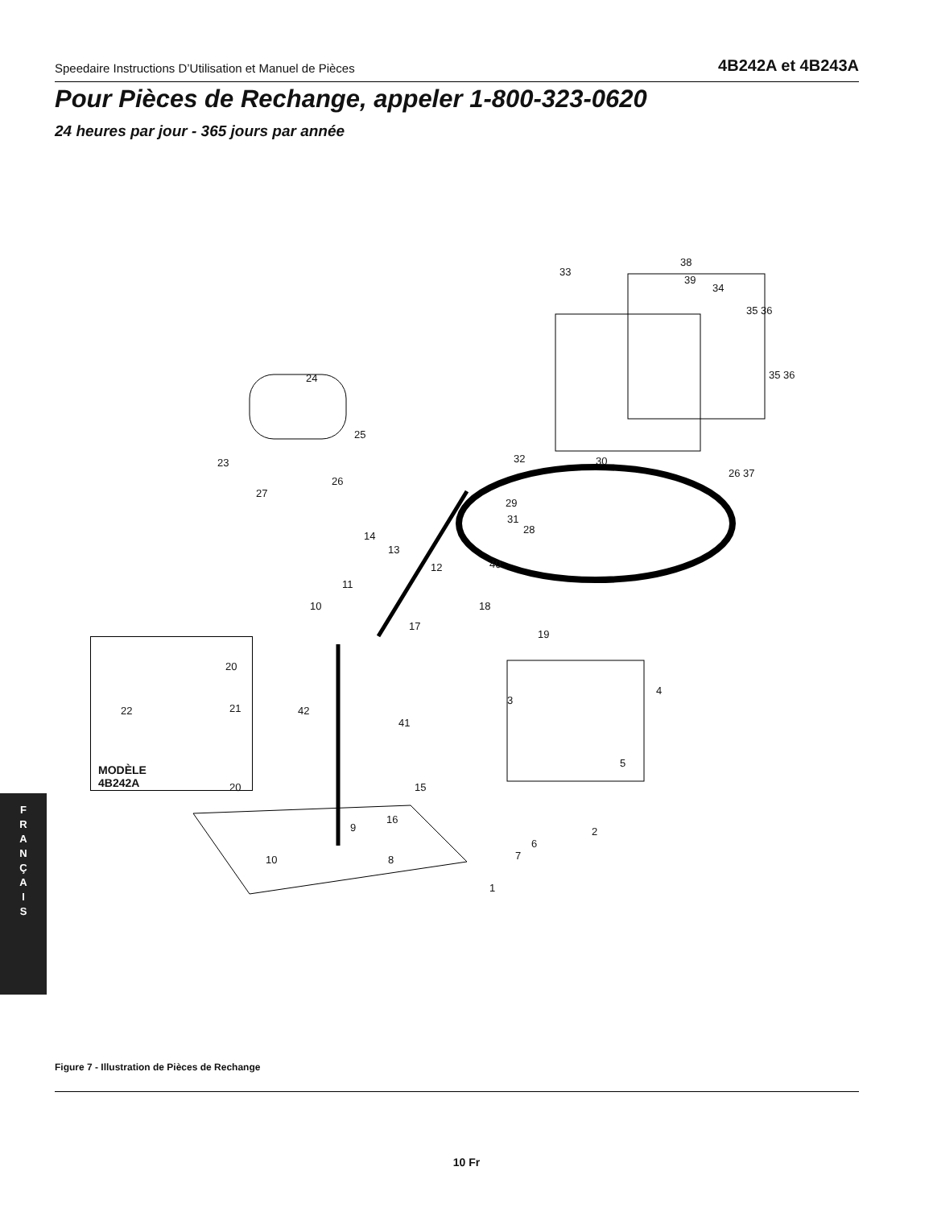Speedaire Instructions D’Utilisation et Manuel de Pièces 4B242A et 4B243A
Pour Pièces de Rechange, appeler 1-800-323-0620
24 heures par jour - 365 jours par année
33
38
39
34
35 36
35 36 24
25
23
26
27
32 30
26 37
29
31
28
40
14
13
12
11
10 18
17
19
20
4
3
22 21 42
41
5
MODÈLE
4B242A 20 15
16
9 2
6
7 10 8
1
F
R
A
N
Ç
A
I
S
Figure 7 - Illustration de Pièces de Rechange
10 Fr